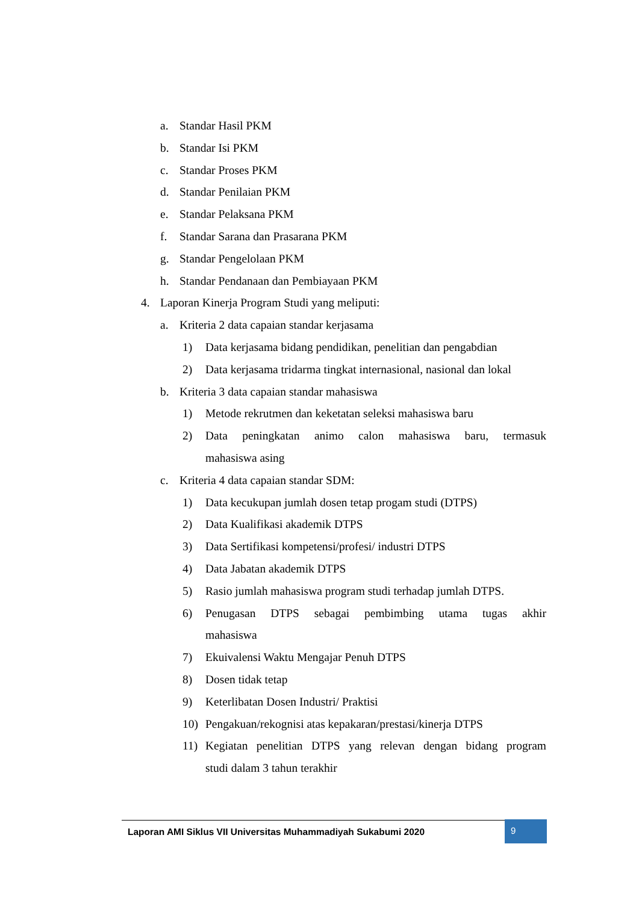a. Standar Hasil PKM
b. Standar Isi PKM
c. Standar Proses PKM
d. Standar Penilaian PKM
e. Standar Pelaksana PKM
f. Standar Sarana dan Prasarana PKM
g. Standar Pengelolaan PKM
h. Standar Pendanaan dan Pembiayaan PKM
4. Laporan Kinerja Program Studi yang meliputi:
a. Kriteria 2 data capaian standar kerjasama
1) Data kerjasama bidang pendidikan, penelitian dan pengabdian
2) Data kerjasama tridarma tingkat internasional, nasional dan lokal
b. Kriteria 3 data capaian standar mahasiswa
1) Metode rekrutmen dan keketatan seleksi mahasiswa baru
2) Data peningkatan animo calon mahasiswa baru, termasuk
mahasiswa asing
c. Kriteria 4 data capaian standar SDM:
1) Data kecukupan jumlah dosen tetap progam studi (DTPS)
2) Data Kualifikasi akademik DTPS
3) Data Sertifikasi kompetensi/profesi/ industri DTPS
4) Data Jabatan akademik DTPS
5) Rasio jumlah mahasiswa program studi terhadap jumlah DTPS.
6) Penugasan DTPS sebagai pembimbing utama tugas akhir
mahasiswa
7) Ekuivalensi Waktu Mengajar Penuh DTPS
8) Dosen tidak tetap
9) Keterlibatan Dosen Industri/ Praktisi
10) Pengakuan/rekognisi atas kepakaran/prestasi/kinerja DTPS
11) Kegiatan penelitian DTPS yang relevan dengan bidang program
studi dalam 3 tahun terakhir
Laporan AMI Siklus VII Universitas Muhammadiyah Sukabumi 2020
9